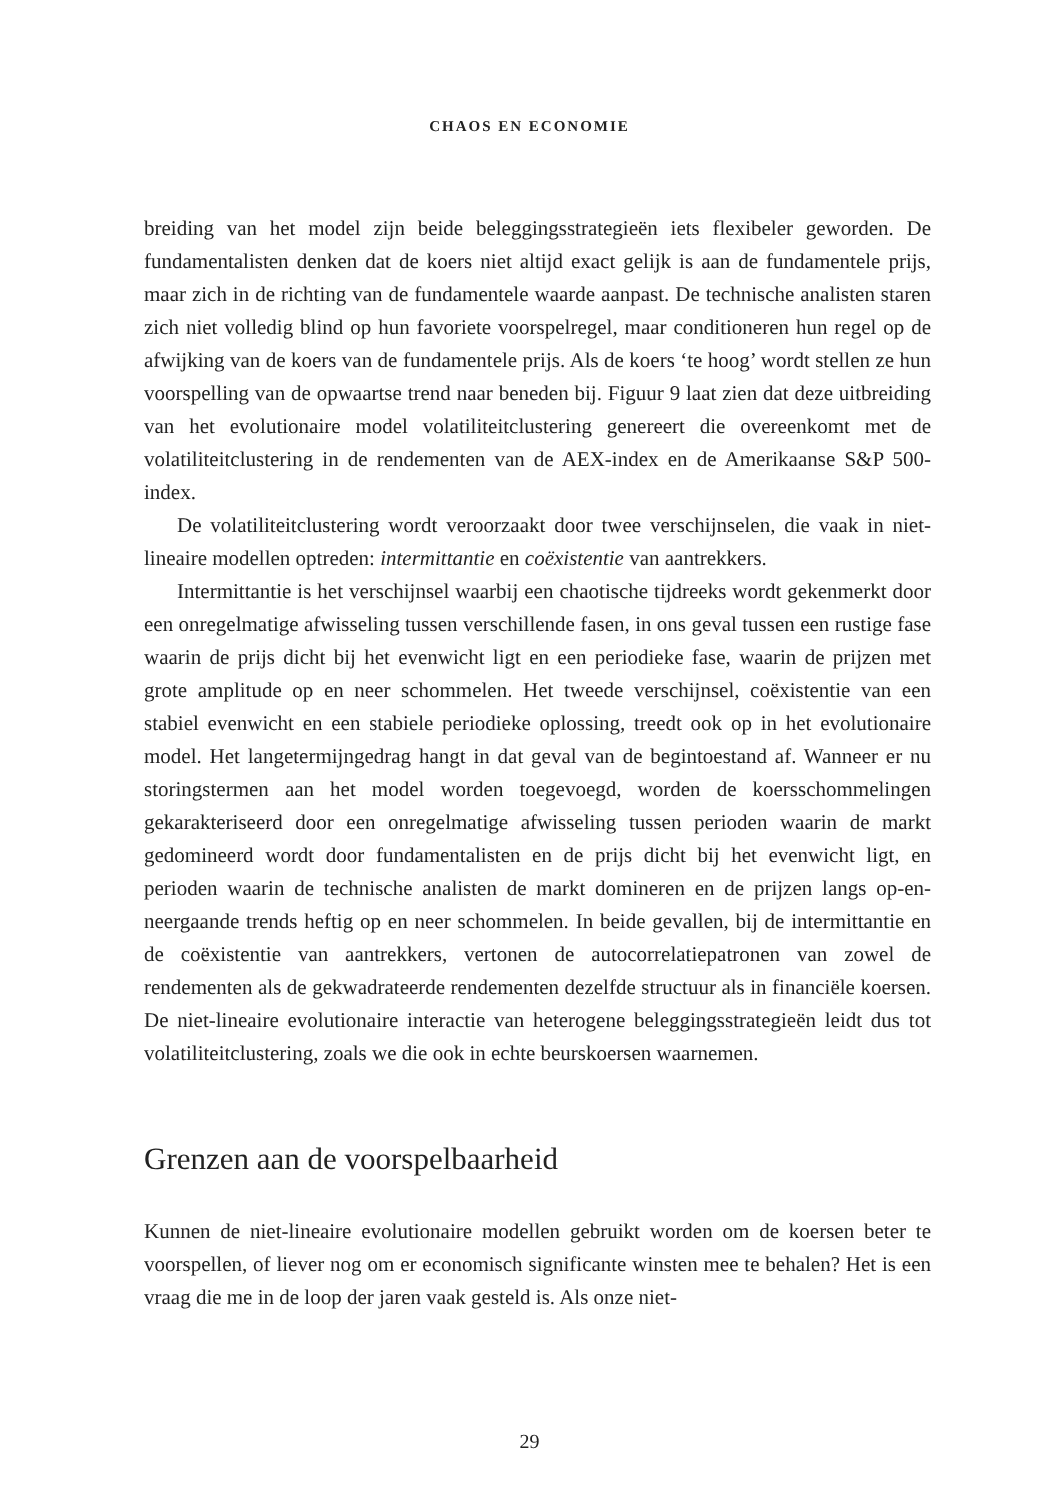CHAOS EN ECONOMIE
breiding van het model zijn beide beleggingsstrategieën iets flexibeler geworden. De fundamentalisten denken dat de koers niet altijd exact gelijk is aan de fundamentele prijs, maar zich in de richting van de fundamentele waarde aanpast. De technische analisten staren zich niet volledig blind op hun favoriete voorspelregel, maar conditioneren hun regel op de afwijking van de koers van de fundamentele prijs. Als de koers ‘te hoog’ wordt stellen ze hun voorspelling van de opwaartse trend naar beneden bij. Figuur 9 laat zien dat deze uitbreiding van het evolutionaire model volatiliteitclustering genereert die overeenkomt met de volatiliteitclustering in de rendementen van de AEX-index en de Amerikaanse S&P 500-index.
De volatiliteitclustering wordt veroorzaakt door twee verschijnselen, die vaak in niet-lineaire modellen optreden: intermittantie en coëxistentie van aantrekkers.
Intermittantie is het verschijnsel waarbij een chaotische tijdreeks wordt gekenmerkt door een onregelmatige afwisseling tussen verschillende fasen, in ons geval tussen een rustige fase waarin de prijs dicht bij het evenwicht ligt en een periodieke fase, waarin de prijzen met grote amplitude op en neer schommelen. Het tweede verschijnsel, coëxistentie van een stabiel evenwicht en een stabiele periodieke oplossing, treedt ook op in het evolutionaire model. Het langetermijngedrag hangt in dat geval van de begintoestand af. Wanneer er nu storingstermen aan het model worden toegevoegd, worden de koersschommelingen gekarakteriseerd door een onregelmatige afwisseling tussen perioden waarin de markt gedomineerd wordt door fundamentalisten en de prijs dicht bij het evenwicht ligt, en perioden waarin de technische analisten de markt domineren en de prijzen langs op-en-neergaande trends heftig op en neer schommelen. In beide gevallen, bij de intermittantie en de coëxistentie van aantrekkers, vertonen de autocorrelatiepatronen van zowel de rendementen als de gekwadrateerde rendementen dezelfde structuur als in financiële koersen. De niet-lineaire evolutionaire interactie van heterogene beleggingsstrategieën leidt dus tot volatiliteitclustering, zoals we die ook in echte beurskoersen waarnemen.
Grenzen aan de voorspelbaarheid
Kunnen de niet-lineaire evolutionaire modellen gebruikt worden om de koersen beter te voorspellen, of liever nog om er economisch significante winsten mee te behalen? Het is een vraag die me in de loop der jaren vaak gesteld is. Als onze niet-
29